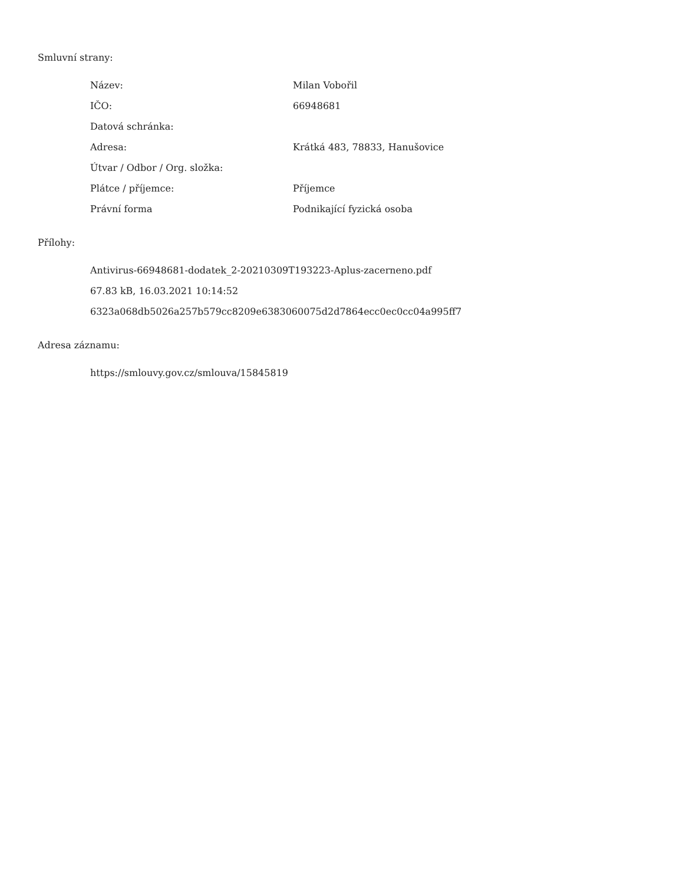Smluvní strany:
| Název: | Milan Vobořil |
| IČO: | 66948681 |
| Datová schránka: | |
| Adresa: | Krátká 483, 78833, Hanušovice |
| Útvar / Odbor / Org. složka: | |
| Plátce / příjemce: | Příjemce |
| Právní forma | Podnikající fyzická osoba |
Přílohy:
Antivirus-66948681-dodatek_2-20210309T193223-Aplus-zacerneno.pdf
67.83 kB, 16.03.2021 10:14:52
6323a068db5026a257b579cc8209e6383060075d2d7864ecc0ec0cc04a995ff7
Adresa záznamu:
https://smlouvy.gov.cz/smlouva/15845819